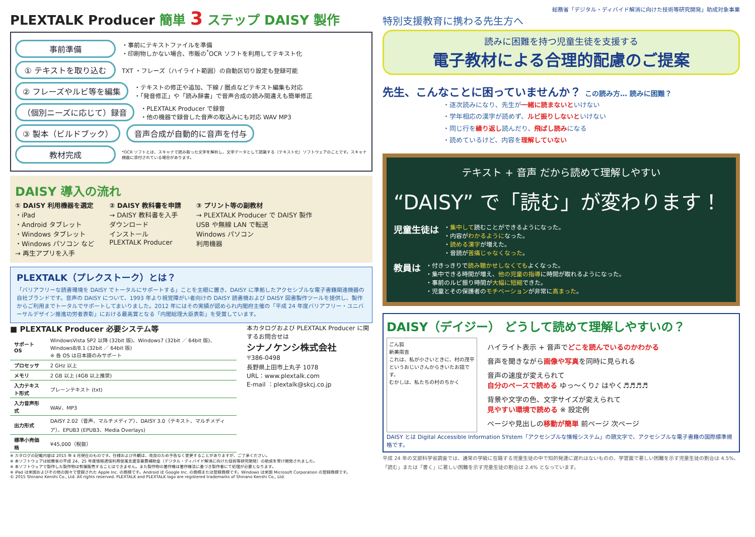PLEXTALK Producer 簡単 3 ステップ DAISY 製作
事前準備
・事前にテキストファイルを準備
・印刷物しかない場合、市販の<sup>*</sup>OCR ソフトを利用してテキスト化
① テキストを取り込む
TXT ・フレーズ（ハイライト範囲）の自動区切り設定も登録可能
② フレーズやルビ等を編集
・テキストの修正や追加、下線 / 圏点などテキスト編集も対応
・「発音修正」や「読み辞書」で音声合成の読み間違えも簡単修正
（個別ニーズに応じて）録音
・PLEXTALK Producer で録音
・他の機器で録音した音声の取込みにも対応 WAV MP3
③ 製本（ビルドブック） 音声合成が自動的に音声を付与
教材完成
*OCR ソフトとは、スキャナで読み取った文字を解析し、文字データとして認識する（テキスト化）ソフトウェアのことです。スキャナ機器に添付されている場合があります。
DAISY 導入の流れ
① DAISY 利用機器を選定
・iPad
・Android タブレット
・Windows タブレット
・Windows パソコン など
→ 再生アプリを入手
② DAISY 教科書を申請
→ DAISY 教科書を入手
ダウンロード
インストール
PLEXTALK Producer
③ プリント等の副教材
→ PLEXTALK Producer で DAISY 製作
USB や無線 LAN で転送
Windows パソコン
利用機器
PLEXTALK（プレクストーク）とは？
「バリアフリーな読書環境を DAISY でトータルにサポートする」ことを主眼に置き、DAISY に準拠したアクセシブルな電子書籍関連機器の自社ブランドです。音声の DAISY について、1993 年より視覚障がい者向けの DAISY 読書機および DAISY 図書製作ツールを提供し、製作からご利用までトータルでサポートしてまいりました。2012 年にはその実績が認められ内閣府主催の「平成 24 年度バリアフリー・ユニバーサルデザイン推進功労者表彰」における最高賞となる「内閣総理大臣表彰」を受賞しています。
■ PLEXTALK Producer 必要システム等
| サポート OS | WindowsVista SP2 以降 (32bit 版)、Windows7 (32bit ／ 64bit 版)、Windows8/8.1 (32bit ／ 64bit 版) ※ 各 OS は日本語のみサポート |
| プロセッサ | 2 GHz 以上 |
| メモリ | 2 GB 以上 (4GB 以上推奨) |
| 入力テキスト形式 | プレーンテキスト (txt) |
| 入力音声形式 | WAV、MP3 |
| 出力形式 | DAISY 2.02（音声、マルチメディア）、DAISY 3.0（テキスト、マルチメディア）、EPUB3 (EPUB3、Media Overlays) |
| 標準小売価格 | ¥45,000（税抜） |
本カタログおよび PLEXTALK Producer に関するお問合せは
シナノケンシ株式会社
〒386-0498
長野県上田市上丸子 1078
URL：www.plextalk.com
E-mail ：plextalk@skcj.co.jp
※ カタログの記載内容は 2015 年 4 月現在のものです。仕様および外観は、改良のため予告なく変更することがありますが、ご了承ください。
※ 本ソフトウェアは総務省の平成 24、25 年度情報通信利用促進支援事業費補助金（デジタル・ディバイド解消に向けた技術等研究開発）の助成を受け開発されました。
※ 本ソフトウェアで製作した製作物は有償販売することはできません。また製作物の著作権は著作権法に基づき製作者にて処理が必要となります。
※ iPad は米国およびその他の国々で登録された Apple Inc. の商標です。Android は Google Inc. の商標または登録商標です。Windows は米国 Microsoft Corporation の登録商標です。
© 2015 Shinano Kenshi Co., Ltd. All rights reserved. PLEXTALK and PLEXTALK logo are registered trademarks of Shinano Kenshi Co., Ltd.
総務省「デジタル・ディバイド解消に向けた技術等研究開発」助成対象事業
特別支援教育に携わる先生方へ
読みに困難を持つ児童生徒を支援する
電子教材による合理的配慮のご提案
先生、こんなことに困っていませんか？ この読み方… 読みに困難？
・逐次読みになり、先生が一緒に読まないといけない
・学年相応の漢字が読めず、ルビ振りしないといけない
・同じ行を繰り返し読んだり、飛ばし読みになる
・読めているけど、内容を理解していない
テキスト + 音声 だから読めて理解しやすい
“DAISY” で「読む」が変わります！
児童生徒は
・集中して読むことができるようになった。
・内容がわかるようになった。
・読める漢字が増えた。
・音読が苦痛じゃなくなった。
教員は
・付きっきりで読み聴かせしなくてもよくなった。
・集中できる時間が増え、他の児童の指導に時間が取れるようになった。
・事前のルビ振り時間が大幅に短縮できた。
・児童とその保護者のモチベーションが非常に高まった。
DAISY（デイジー） どうして読めて理解しやすいの？
ごん狐
新美南吉
これは、私が小さいときに、村の茂平というおじいさんからきいたお話です。
むかしは、私たちの村のちかく
ハイライト表示 + 音声でどこを読んでいるのかわかる
音声を聞きながら画像や写真を同時に見られる
音声の速度が変えられて
自分のペースで読める ゆっ〜くり♪ はやく♬♬♬♬
背景や文字の色、文字サイズが変えられて
見やすい環境で読める ※ 設定例
ページや見出しの移動が簡単 前ページ 次ページ
DAISY とは Digital Accessible Information SYstem「アクセシブルな情報システム」の頭文字で、アクセシブルな電子書籍の国際標準規格です。
平成 24 年の文部科学省調査では、通常の学級に在籍する児童生徒の中で知的発達に遅れはないものの、学習面で著しい困難を示す児童生徒の割合は 4.5%、「読む」または「書く」に著しい困難を示す児童生徒の割合は 2.4% となっています。